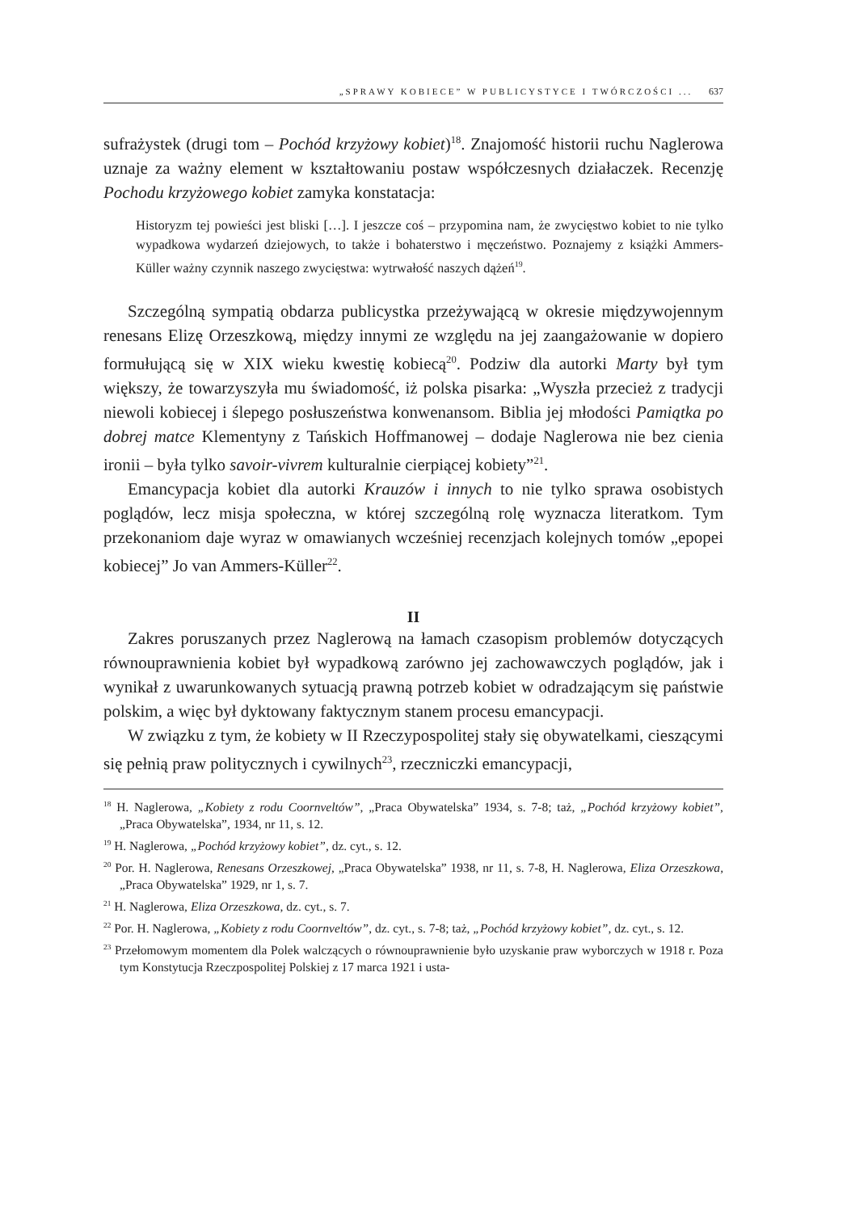„SPRAWY KOBIECE” W PUBLICYSTYCE I TWÓRCZOŚCI ... 637
sufrażystek (drugi tom – Pochód krzyżowy kobiet)<sup>18</sup>. Znajomość historii ruchu Naglerowa uznaje za ważny element w kształtowaniu postaw współczesnych działaczek. Recenzję Pochodu krzyżowego kobiet zamyka konstatacja:
Historyzm tej powieści jest bliski […]. I jeszcze coś – przypomina nam, że zwycięstwo kobiet to nie tylko wypadkowa wydarzeń dziejowych, to także i bohaterstwo i męczeństwo. Poznajemy z książki Ammers-Küller ważny czynnik naszego zwycięstwa: wytrwałość naszych dążeń<sup>19</sup>.
Szczególną sympatią obdarza publicystka przeżywającą w okresie międzywojennym renesans Elizę Orzeszkową, między innymi ze względu na jej zaangażowanie w dopiero formułującą się w XIX wieku kwestię kobiecą<sup>20</sup>. Podziw dla autorki Marty był tym większy, że towarzyszyła mu świadomość, iż polska pisarka: „Wyszła przecież z tradycji niewoli kobiecej i ślepego posłuszeństwa konwenansom. Biblia jej młodości Pamiątka po dobrej matce Klementyny z Tańskich Hoffmanowej – dodaje Naglerowa nie bez cienia ironii – była tylko savoir-vivrem kulturalnie cierpiącej kobiety”<sup>21</sup>.
Emancypacja kobiet dla autorki Krauzów i innych to nie tylko sprawa osobistych poglądów, lecz misja społeczna, w której szczególną rolę wyznacza literatkom. Tym przekonaniom daje wyraz w omawianych wcześniej recenzjach kolejnych tomów „epopei kobiecej” Jo van Ammers-Küller<sup>22</sup>.
II
Zakres poruszanych przez Naglerową na łamach czasopism problemów dotyczących równouprawnienia kobiet był wypadkową zarówno jej zachowawczych poglądów, jak i wynikał z uwarunkowanych sytuacją prawną potrzeb kobiet w odradzającym się państwie polskim, a więc był dyktowany faktycznym stanem procesu emancypacji.
W związku z tym, że kobiety w II Rzeczypospolitej stały się obywatelkami, cieszącymi się pełnią praw politycznych i cywilnych<sup>23</sup>, rzeczniczki emancypacji,
<sup>18</sup> H. Naglerowa, „Kobiety z rodu Coornveltów”, „Praca Obywatelska” 1934, s. 7-8; taż, „Pochód krzyżowy kobiet”, „Praca Obywatelska”, 1934, nr 11, s. 12.
<sup>19</sup> H. Naglerowa, „Pochód krzyżowy kobiet”, dz. cyt., s. 12.
<sup>20</sup> Por. H. Naglerowa, Renesans Orzeszkowej, „Praca Obywatelska” 1938, nr 11, s. 7-8, H. Naglerowa, Eliza Orzeszkowa, „Praca Obywatelska” 1929, nr 1, s. 7.
<sup>21</sup> H. Naglerowa, Eliza Orzeszkowa, dz. cyt., s. 7.
<sup>22</sup> Por. H. Naglerowa, „Kobiety z rodu Coornveltów”, dz. cyt., s. 7-8; taż, „Pochód krzyżowy kobiet”, dz. cyt., s. 12.
<sup>23</sup> Przełomowym momentem dla Polek walczących o równouprawnienie było uzyskanie praw wyborczych w 1918 r. Poza tym Konstytucja Rzeczpospolitej Polskiej z 17 marca 1921 i usta-